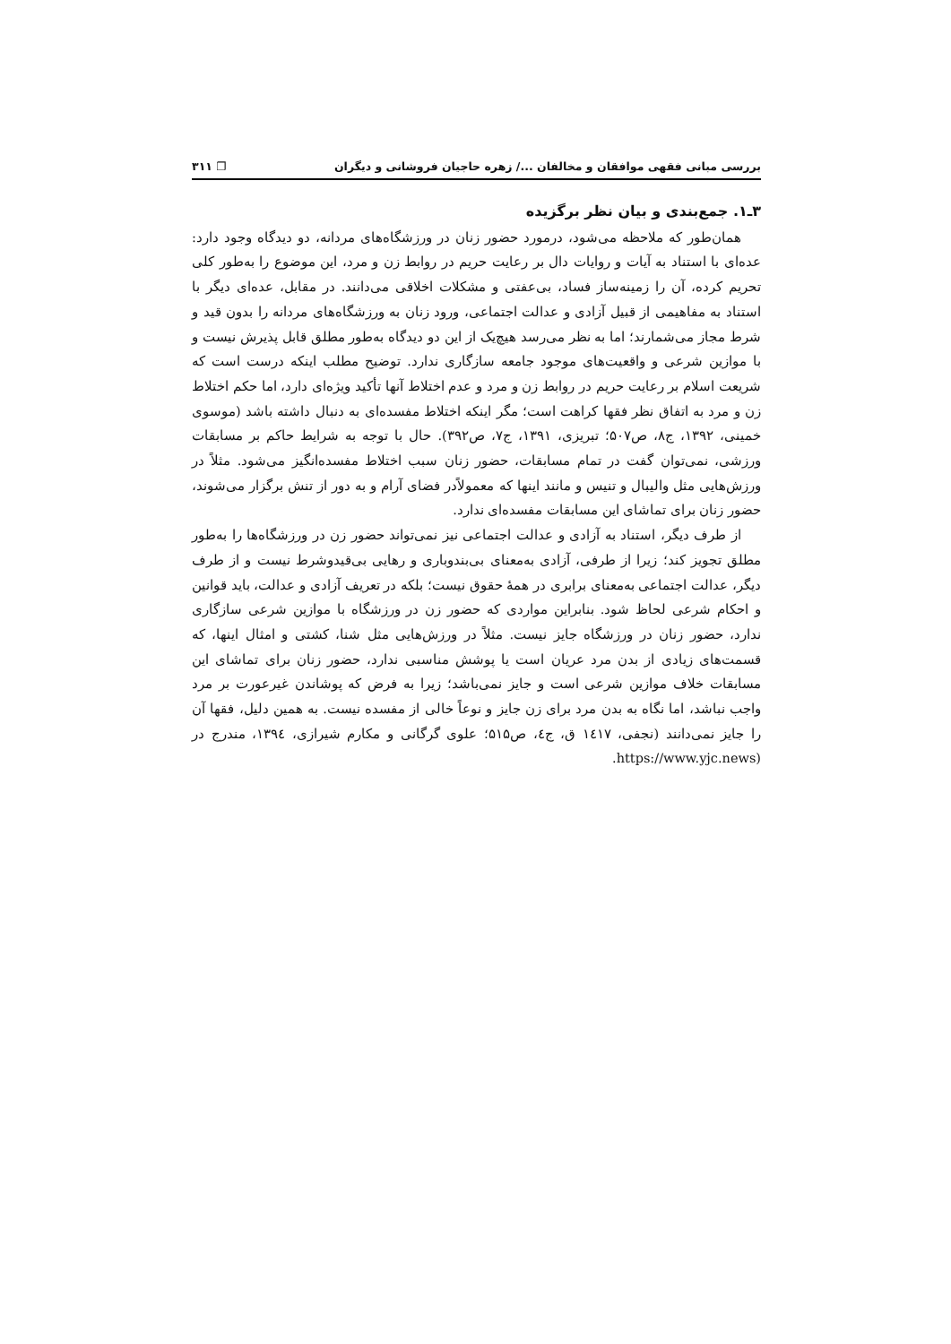بررسی مبانی فقهی موافقان و مخالفان .../ زهره حاجیان فروشانی و دیگران ❐ ۳۱۱
۳ـ۱. جمع‌بندی و بیان نظر برگزیده
همان‌طور که ملاحظه می‌شود، درمورد حضور زنان در ورزشگاه‌های مردانه، دو دیدگاه وجود دارد: عده‌ای با استناد به آیات و روایات دال بر رعایت حریم در روابط زن و مرد، این موضوع را به‌طور کلی تحریم کرده، آن را زمینه‌ساز فساد، بی‌عفتی و مشکلات اخلاقی می‌دانند. در مقابل، عده‌ای دیگر با استناد به مفاهیمی از قبیل آزادی و عدالت اجتماعی، ورود زنان به ورزشگاه‌های مردانه را بدون قید و شرط مجاز می‌شمارند؛ اما به نظر می‌رسد هیچ‌یک از این دو دیدگاه به‌طور مطلق قابل پذیرش نیست و با موازین شرعی و واقعیت‌های موجود جامعه سازگاری ندارد. توضیح مطلب اینکه درست است که شریعت اسلام بر رعایت حریم در روابط زن و مرد و عدم اختلاط آنها تأکید ویژه‌ای دارد، اما حکم اختلاط زن و مرد به اتفاق نظر فقها کراهت است؛ مگر اینکه اختلاط مفسده‌ای به دنبال داشته باشد (موسوی خمینی، ۱۳۹۲، ج۸، ص۵۰۷؛ تبریزی، ۱۳۹۱، ج۷، ص۳۹۲). حال با توجه به شرایط حاکم بر مسابقات ورزشی، نمی‌توان گفت در تمام مسابقات، حضور زنان سبب اختلاط مفسده‌انگیز می‌شود. مثلاً در ورزش‌هایی مثل والیبال و تنیس و مانند اینها که معمولاًدر فضای آرام و به دور از تنش برگزار می‌شوند، حضور زنان برای تماشای این مسابقات مفسده‌ای ندارد.
از طرف دیگر، استناد به آزادی و عدالت اجتماعی نیز نمی‌تواند حضور زن در ورزشگاه‌ها را به‌طور مطلق تجویز کند؛ زیرا از طرفی، آزادی به‌معنای بی‌بندوباری و رهایی بی‌قیدوشرط نیست و از طرف دیگر، عدالت اجتماعی به‌معنای برابری در همهٔ حقوق نیست؛ بلکه در تعریف آزادی و عدالت، باید قوانین و احکام شرعی لحاظ شود. بنابراین مواردی که حضور زن در ورزشگاه با موازین شرعی سازگاری ندارد، حضور زنان در ورزشگاه جایز نیست. مثلاً در ورزش‌هایی مثل شنا، کشتی و امثال اینها، که قسمت‌های زیادی از بدن مرد عریان است یا پوشش مناسبی ندارد، حضور زنان برای تماشای این مسابقات خلاف موازین شرعی است و جایز نمی‌باشد؛ زیرا به فرض که پوشاندن غیرعورت بر مرد واجب نباشد، اما نگاه به بدن مرد برای زن جایز و نوعاً خالی از مفسده نیست. به همین دلیل، فقها آن را جایز نمی‌دانند (نجفی، ۱٤۱۷ ق، ج٤، ص۵۱۵؛ علوی گرگانی و مکارم شیرازی، ۱۳۹٤، مندرج در (https://www.yjc.news.